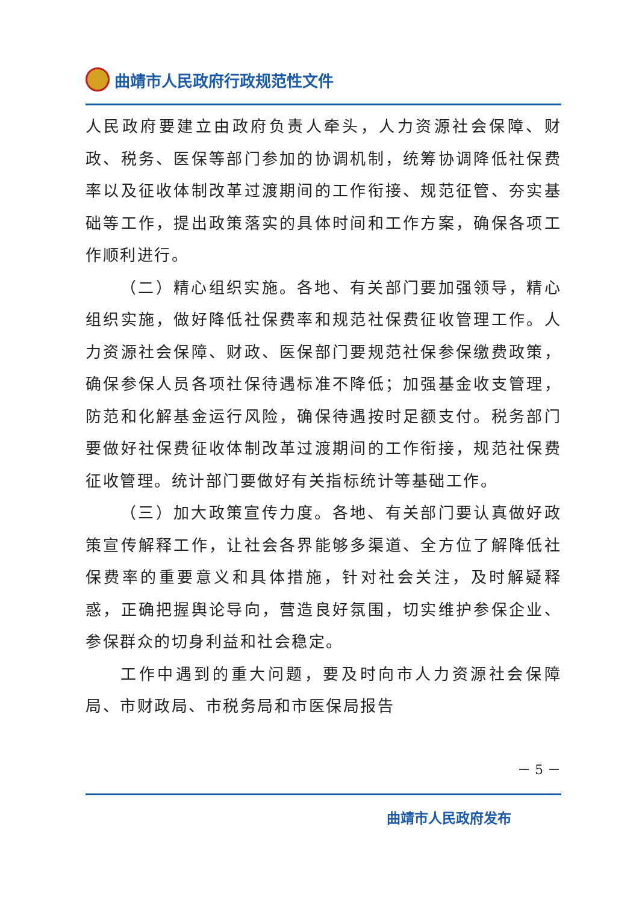曲靖市人民政府行政规范性文件
人民政府要建立由政府负责人牵头，人力资源社会保障、财政、税务、医保等部门参加的协调机制，统筹协调降低社保费率以及征收体制改革过渡期间的工作衔接、规范征管、夯实基础等工作，提出政策落实的具体时间和工作方案，确保各项工作顺利进行。
（二）精心组织实施。各地、有关部门要加强领导，精心组织实施，做好降低社保费率和规范社保费征收管理工作。人力资源社会保障、财政、医保部门要规范社保参保缴费政策，确保参保人员各项社保待遇标准不降低；加强基金收支管理，防范和化解基金运行风险，确保待遇按时足额支付。税务部门要做好社保费征收体制改革过渡期间的工作衔接，规范社保费征收管理。统计部门要做好有关指标统计等基础工作。
（三）加大政策宣传力度。各地、有关部门要认真做好政策宣传解释工作，让社会各界能够多渠道、全方位了解降低社保费率的重要意义和具体措施，针对社会关注，及时解疑释惑，正确把握舆论导向，营造良好氛围，切实维护参保企业、参保群众的切身利益和社会稳定。
工作中遇到的重大问题，要及时向市人力资源社会保障局、市财政局、市税务局和市医保局报告
－ 5 －
曲靖市人民政府发布